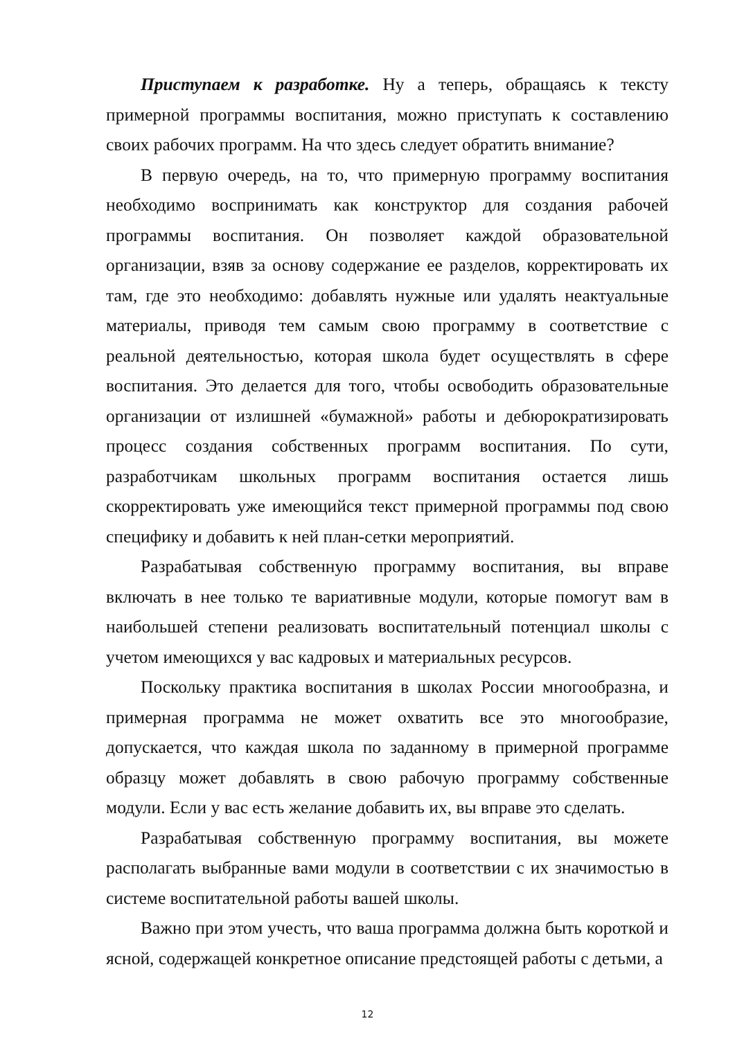Приступаем к разработке. Ну а теперь, обращаясь к тексту примерной программы воспитания, можно приступать к составлению своих рабочих программ. На что здесь следует обратить внимание?
В первую очередь, на то, что примерную программу воспитания необходимо воспринимать как конструктор для создания рабочей программы воспитания. Он позволяет каждой образовательной организации, взяв за основу содержание ее разделов, корректировать их там, где это необходимо: добавлять нужные или удалять неактуальные материалы, приводя тем самым свою программу в соответствие с реальной деятельностью, которая школа будет осуществлять в сфере воспитания. Это делается для того, чтобы освободить образовательные организации от излишней «бумажной» работы и дебюрократизировать процесс создания собственных программ воспитания. По сути, разработчикам школьных программ воспитания остается лишь скорректировать уже имеющийся текст примерной программы под свою специфику и добавить к ней план-сетки мероприятий.
Разрабатывая собственную программу воспитания, вы вправе включать в нее только те вариативные модули, которые помогут вам в наибольшей степени реализовать воспитательный потенциал школы с учетом имеющихся у вас кадровых и материальных ресурсов.
Поскольку практика воспитания в школах России многообразна, и примерная программа не может охватить все это многообразие, допускается, что каждая школа по заданному в примерной программе образцу может добавлять в свою рабочую программу собственные модули. Если у вас есть желание добавить их, вы вправе это сделать.
Разрабатывая собственную программу воспитания, вы можете располагать выбранные вами модули в соответствии с их значимостью в системе воспитательной работы вашей школы.
Важно при этом учесть, что ваша программа должна быть короткой и ясной, содержащей конкретное описание предстоящей работы с детьми, а
12